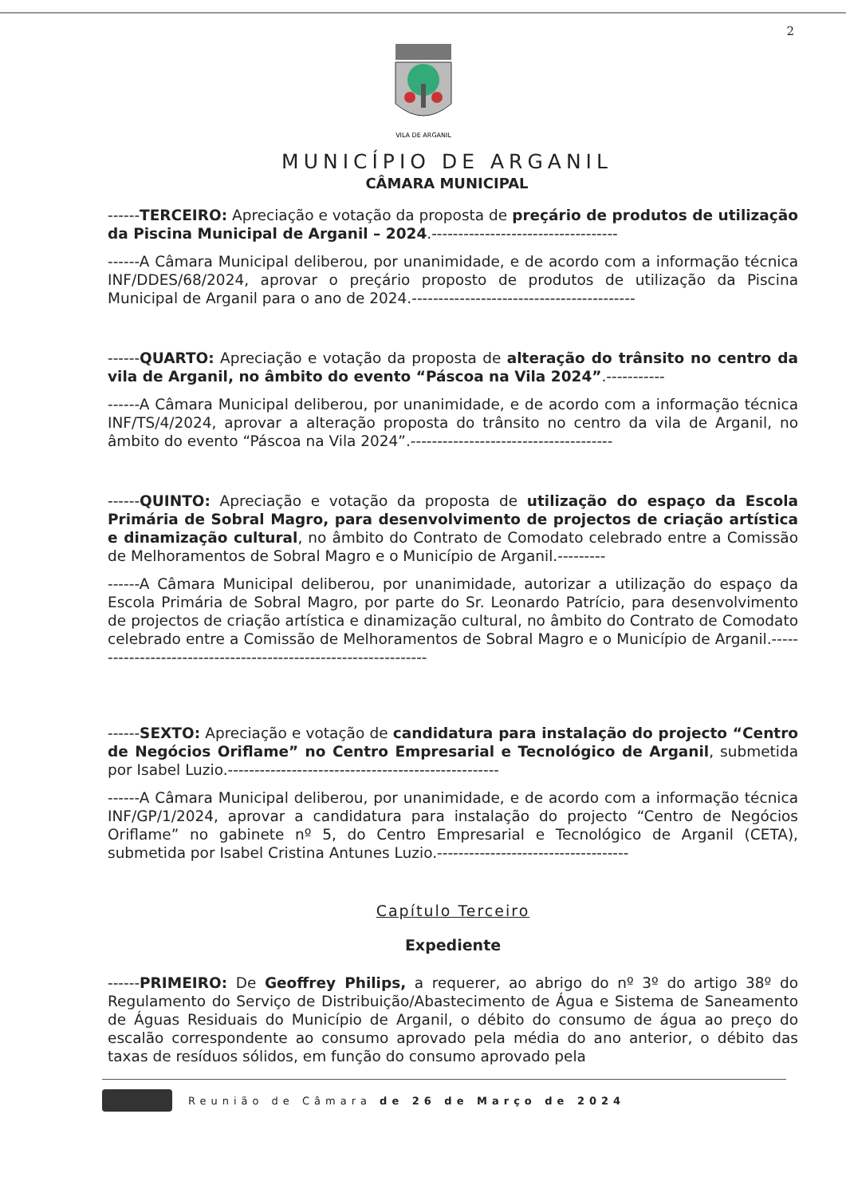2
VILA DE ARGANIL
MUNICÍPIO DE ARGANIL
CÂMARA MUNICIPAL
------TERCEIRO: Apreciação e votação da proposta de preçário de produtos de utilização da Piscina Municipal de Arganil – 2024.-----------------------------------
------A Câmara Municipal deliberou, por unanimidade, e de acordo com a informação técnica INF/DDES/68/2024, aprovar o preçário proposto de produtos de utilização da Piscina Municipal de Arganil para o ano de 2024.------------------------------------------
------QUARTO: Apreciação e votação da proposta de alteração do trânsito no centro da vila de Arganil, no âmbito do evento “Páscoa na Vila 2024”.-----------
------A Câmara Municipal deliberou, por unanimidade, e de acordo com a informação técnica INF/TS/4/2024, aprovar a alteração proposta do trânsito no centro da vila de Arganil, no âmbito do evento “Páscoa na Vila 2024”.--------------------------------------
------QUINTO: Apreciação e votação da proposta de utilização do espaço da Escola Primária de Sobral Magro, para desenvolvimento de projectos de criação artística e dinamização cultural, no âmbito do Contrato de Comodato celebrado entre a Comissão de Melhoramentos de Sobral Magro e o Município de Arganil.---------
------A Câmara Municipal deliberou, por unanimidade, autorizar a utilização do espaço da Escola Primária de Sobral Magro, por parte do Sr. Leonardo Patrício, para desenvolvimento de projectos de criação artística e dinamização cultural, no âmbito do Contrato de Comodato celebrado entre a Comissão de Melhoramentos de Sobral Magro e o Município de Arganil.-----------------------------------------------------------------
------SEXTO: Apreciação e votação de candidatura para instalação do projecto “Centro de Negócios Oriflame” no Centro Empresarial e Tecnológico de Arganil, submetida por Isabel Luzio.---------------------------------------------------
------A Câmara Municipal deliberou, por unanimidade, e de acordo com a informação técnica INF/GP/1/2024, aprovar a candidatura para instalação do projecto “Centro de Negócios Oriflame” no gabinete nº 5, do Centro Empresarial e Tecnológico de Arganil (CETA), submetida por Isabel Cristina Antunes Luzio.------------------------------------
Capítulo Terceiro
Expediente
------PRIMEIRO: De Geoffrey Philips, a requerer, ao abrigo do nº 3º do artigo 38º do Regulamento do Serviço de Distribuição/Abastecimento de Água e Sistema de Saneamento de Águas Residuais do Município de Arganil, o débito do consumo de água ao preço do escalão correspondente ao consumo aprovado pela média do ano anterior, o débito das taxas de resíduos sólidos, em função do consumo aprovado pela
Reunião de Câmara de 26 de Março de 2024